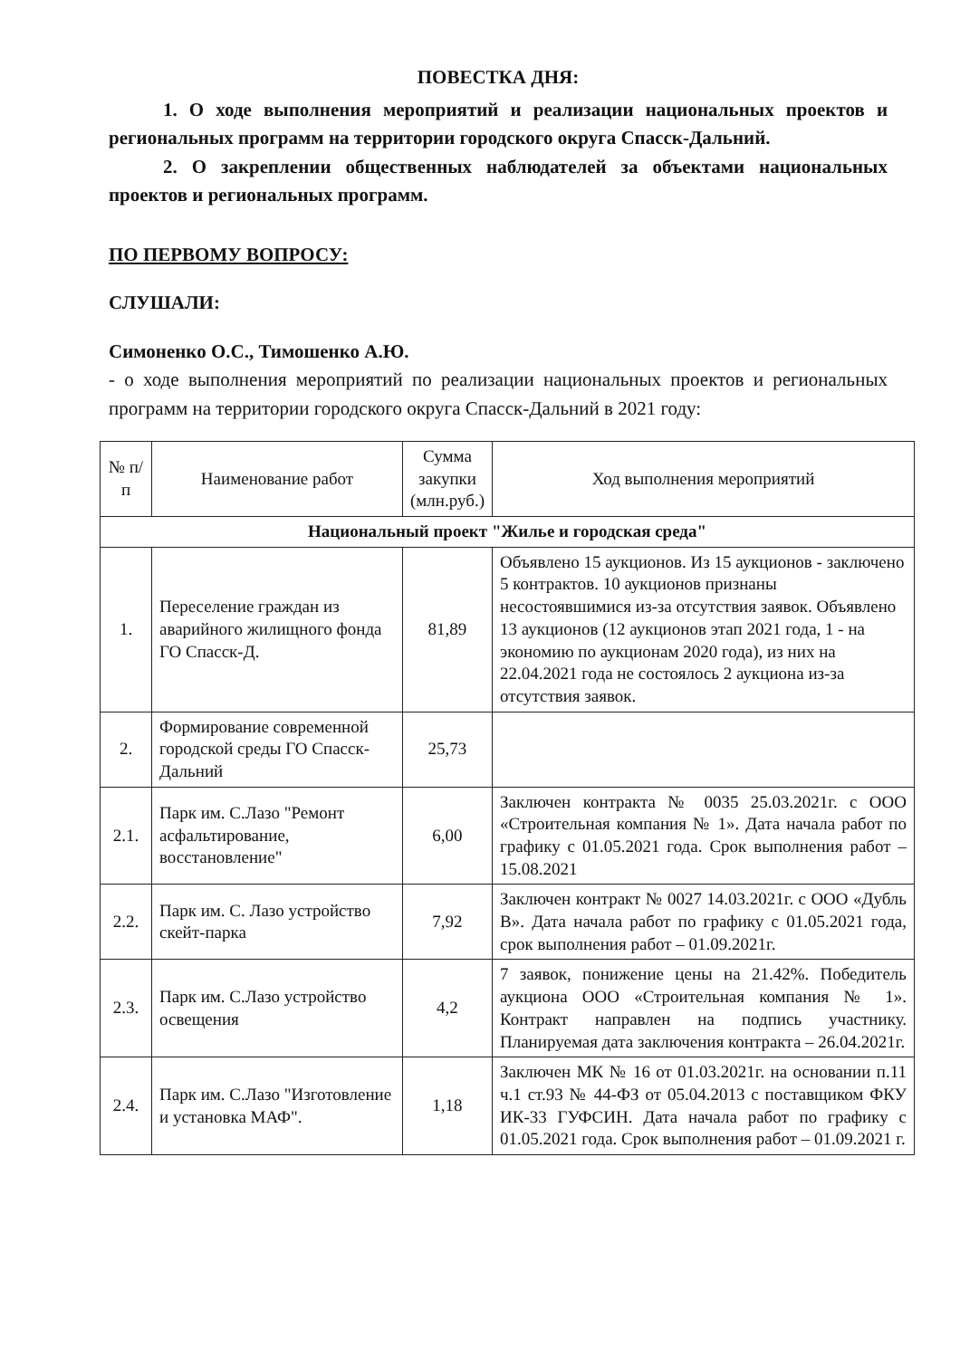ПОВЕСТКА ДНЯ:
1. О ходе выполнения мероприятий и реализации национальных проектов и региональных программ на территории городского округа Спасск-Дальний.
2. О закреплении общественных наблюдателей за объектами национальных проектов и региональных программ.
ПО ПЕРВОМУ ВОПРОСУ:
СЛУШАЛИ:
Симоненко О.С., Тимошенко А.Ю.
- о ходе выполнения мероприятий по реализации национальных проектов и региональных программ на территории городского округа Спасск-Дальний в 2021 году:
| № п/п | Наименование работ | Сумма закупки (млн.руб.) | Ход выполнения мероприятий |
| --- | --- | --- | --- |
| Национальный проект "Жилье и городская среда" | | | |
| 1. | Переселение граждан из аварийного жилищного фонда ГО Спасск-Д. | 81,89 | Объявлено 15 аукционов. Из 15 аукционов - заключено 5 контрактов. 10 аукционов признаны несостоявшимися из-за отсутствия заявок. Объявлено 13 аукционов (12 аукционов этап 2021 года, 1 - на экономию по аукционам 2020 года), из них на 22.04.2021 года не состоялось 2 аукциона из-за отсутствия заявок. |
| 2. | Формирование современной городской среды ГО Спасск-Дальний | 25,73 | |
| 2.1. | Парк им. С.Лазо "Ремонт асфальтирование, восстановление" | 6,00 | Заключен контракта № 0035 25.03.2021г. с ООО «Строительная компания № 1». Дата начала работ по графику с 01.05.2021 года. Срок выполнения работ – 15.08.2021 |
| 2.2. | Парк им. С. Лазо устройство скейт-парка | 7,92 | Заключен контракт № 0027 14.03.2021г. с ООО «Дубль В». Дата начала работ по графику с 01.05.2021 года, срок выполнения работ – 01.09.2021г. |
| 2.3. | Парк им. С.Лазо устройство освещения | 4,2 | 7 заявок, понижение цены на 21.42%. Победитель аукциона ООО «Строительная компания № 1». Контракт направлен на подпись участнику. Планируемая дата заключения контракта – 26.04.2021г. |
| 2.4. | Парк им. С.Лазо "Изготовление и установка МАФ". | 1,18 | Заключен МК № 16 от 01.03.2021г. на основании п.11 ч.1 ст.93 № 44-ФЗ от 05.04.2013 с поставщиком ФКУ ИК-33 ГУФСИН. Дата начала работ по графику с 01.05.2021 года. Срок выполнения работ – 01.09.2021 г. |